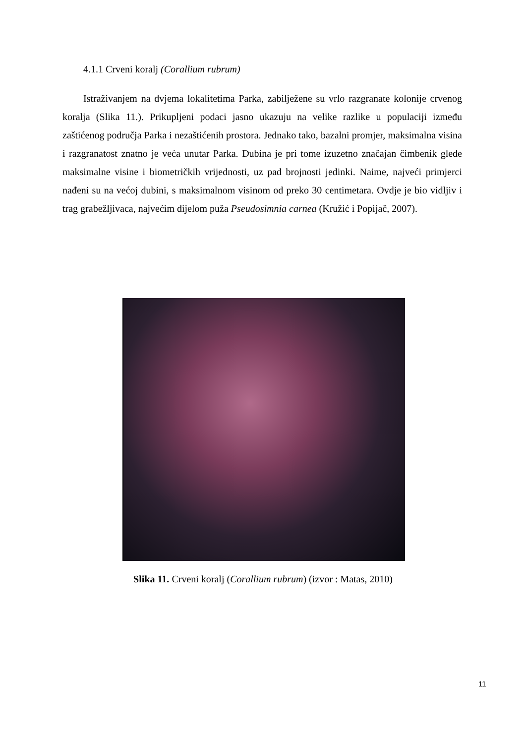4.1.1 Crveni koralj (Corallium rubrum)
Istraživanjem na dvjema lokalitetima Parka, zabilježene su vrlo razgranate kolonije crvenog koralja (Slika 11.). Prikupljeni podaci jasno ukazuju na velike razlike u populaciji između zaštićenog područja Parka i nezaštićenih prostora. Jednako tako, bazalni promjer, maksimalna visina i razgranatost znatno je veća unutar Parka. Dubina je pri tome izuzetno značajan čimbenik glede maksimalne visine i biometričkih vrijednosti, uz pad brojnosti jedinki. Naime, najveći primjerci nađeni su na većoj dubini, s maksimalnom visinom od preko 30 centimetara. Ovdje je bio vidljiv i trag grabežljivaca, najvećim dijelom puža Pseudosimnia carnea (Kružić i Popijač, 2007).
Slika 11. Crveni koralj (Corallium rubrum) (izvor : Matas, 2010)
11